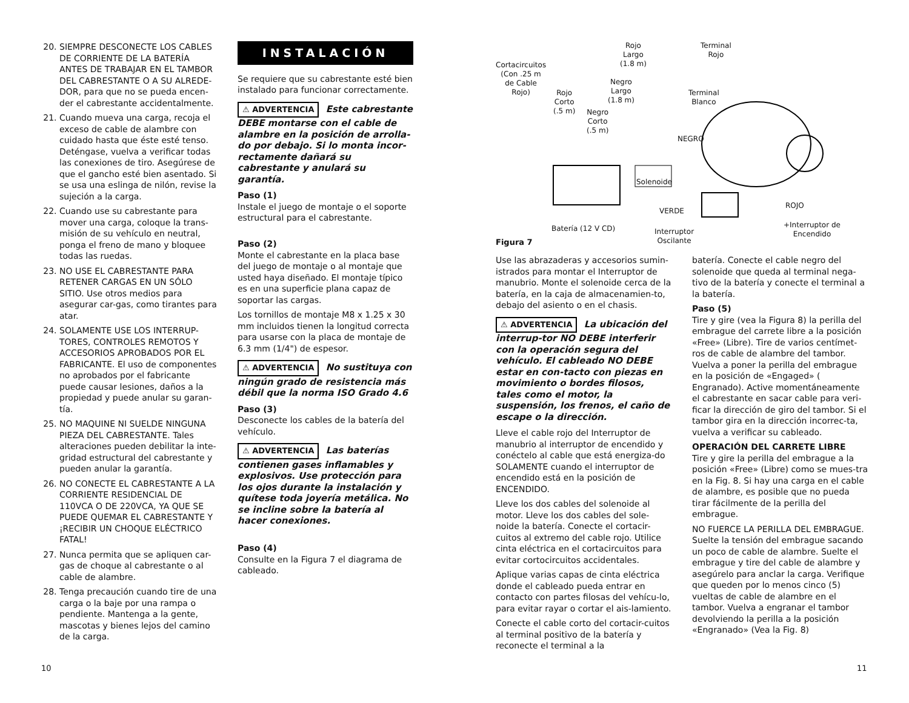20. SIEMPRE DESCONECTE LOS CABLES DE CORRIENTE DE LA BATERÍA ANTES DE TRABAJAR EN EL TAMBOR DEL CABRESTANTE O A SU ALREDE-DOR, para que no se pueda encen-der el cabrestante accidentalmente.
21. Cuando mueva una carga, recoja el exceso de cable de alambre con cuidado hasta que éste esté tenso. Deténgase, vuelva a verificar todas las conexiones de tiro. Asegúrese de que el gancho esté bien asentado. Si se usa una eslinga de nilón, revise la sujeción a la carga.
22. Cuando use su cabrestante para mover una carga, coloque la trans-misión de su vehículo en neutral, ponga el freno de mano y bloquee todas las ruedas.
23. NO USE EL CABRESTANTE PARA RETENER CARGAS EN UN SÓLO SITIO. Use otros medios para asegurar car-gas, como tirantes para atar.
24. SOLAMENTE USE LOS INTERRUP-TORES, CONTROLES REMOTOS Y ACCESORIOS APROBADOS POR EL FABRICANTE. El uso de componentes no aprobados por el fabricante puede causar lesiones, daños a la propiedad y puede anular su garan-tía.
25. NO MAQUINE NI SUELDE NINGUNA PIEZA DEL CABRESTANTE. Tales alteraciones pueden debilitar la inte-gridad estructural del cabrestante y pueden anular la garantía.
26. NO CONECTE EL CABRESTANTE A LA CORRIENTE RESIDENCIAL DE 110VCA O DE 220VCA, YA QUE SE PUEDE QUEMAR EL CABRESTANTE Y ¡RECIBIR UN CHOQUE ELÉCTRICO FATAL!
27. Nunca permita que se apliquen car-gas de choque al cabrestante o al cable de alambre.
28. Tenga precaución cuando tire de una carga o la baje por una rampa o pendiente. Mantenga a la gente, mascotas y bienes lejos del camino de la carga.
INSTALACIÓN
Se requiere que su cabrestante esté bien instalado para funcionar correctamente.
⚠ ADVERTENCIA Este cabrestante DEBE montarse con el cable de alambre en la posición de arrolla-do por debajo. Si lo monta incor-rectamente dañará su cabrestante y anulará su garantía.
Paso (1)
Instale el juego de montaje o el soporte estructural para el cabrestante.
Paso (2)
Monte el cabrestante en la placa base del juego de montaje o al montaje que usted haya diseñado. El montaje típico es en una superficie plana capaz de soportar las cargas.
Los tornillos de montaje M8 x 1.25 x 30 mm incluidos tienen la longitud correcta para usarse con la placa de montaje de 6.3 mm (1/4") de espesor.
⚠ ADVERTENCIA No sustituya con ningún grado de resistencia más débil que la norma ISO Grado 4.6
Paso (3)
Desconecte los cables de la batería del vehículo.
⚠ ADVERTENCIA Las baterías contienen gases inflamables y explosivos. Use protección para los ojos durante la instalación y quítese toda joyería metálica. No se incline sobre la batería al hacer conexiones.
Paso (4)
Consulte en la Figura 7 el diagrama de cableado.
Cortacircuitos
(Con .25 m
de Cable
Rojo) Rojo
Corto
(.5 m) Negro
Corto
(.5 m)
Negro
Largo
(1.8 m)
Rojo
Largo
(1.8 m)
Terminal
Rojo
Terminal
Blanco
NEGRO
Solenoide
VERDE
ROJO
+Interruptor de
Encendido
Batería (12 V CD) Interruptor
Oscilante Figura 7
Use las abrazaderas y accesorios sumin-istrados para montar el Interruptor de manubrio. Monte el solenoide cerca de la batería, en la caja de almacenamien-to, debajo del asiento o en el chasis.
⚠ ADVERTENCIA La ubicación del interrup-tor NO DEBE interferir con la operación segura del vehículo. El cableado NO DEBE estar en con-tacto con piezas en movimiento o bordes filosos, tales como el motor, la suspensión, los frenos, el caño de escape o la dirección.
Lleve el cable rojo del Interruptor de manubrio al interruptor de encendido y conéctelo al cable que está energiza-do SOLAMENTE cuando el interruptor de encendido está en la posición de ENCENDIDO.
Lleve los dos cables del solenoide al motor. Lleve los dos cables del sole-noide la batería. Conecte el cortacir-cuitos al extremo del cable rojo. Utilice cinta eléctrica en el cortacircuitos para evitar cortocircuitos accidentales.
Aplique varias capas de cinta eléctrica donde el cableado pueda entrar en contacto con partes filosas del vehícu-lo, para evitar rayar o cortar el ais-lamiento.
Conecte el cable corto del cortacir-cuitos al terminal positivo de la batería y reconecte el terminal a la
batería. Conecte el cable negro del solenoide que queda al terminal nega-tivo de la batería y conecte el terminal a la batería.
Paso (5)
Tire y gire (vea la Figura 8) la perilla del embrague del carrete libre a la posición «Free» (Libre). Tire de varios centímet-ros de cable de alambre del tambor. Vuelva a poner la perilla del embrague en la posición de «Engaged» ( Engranado). Active momentáneamente el cabrestante en sacar cable para veri-ficar la dirección de giro del tambor. Si el tambor gira en la dirección incorrec-ta, vuelva a verificar su cableado.
OPERACIÓN DEL CARRETE LIBRE
Tire y gire la perilla del embrague a la posición «Free» (Libre) como se mues-tra en la Fig. 8. Si hay una carga en el cable de alambre, es posible que no pueda tirar fácilmente de la perilla del embrague.
NO FUERCE LA PERILLA DEL EMBRAGUE. Suelte la tensión del embrague sacando un poco de cable de alambre. Suelte el embrague y tire del cable de alambre y asegúrelo para anclar la carga. Verifique que queden por lo menos cinco (5) vueltas de cable de alambre en el tambor. Vuelva a engranar el tambor devolviendo la perilla a la posición «Engranado» (Vea la Fig. 8)
10 11